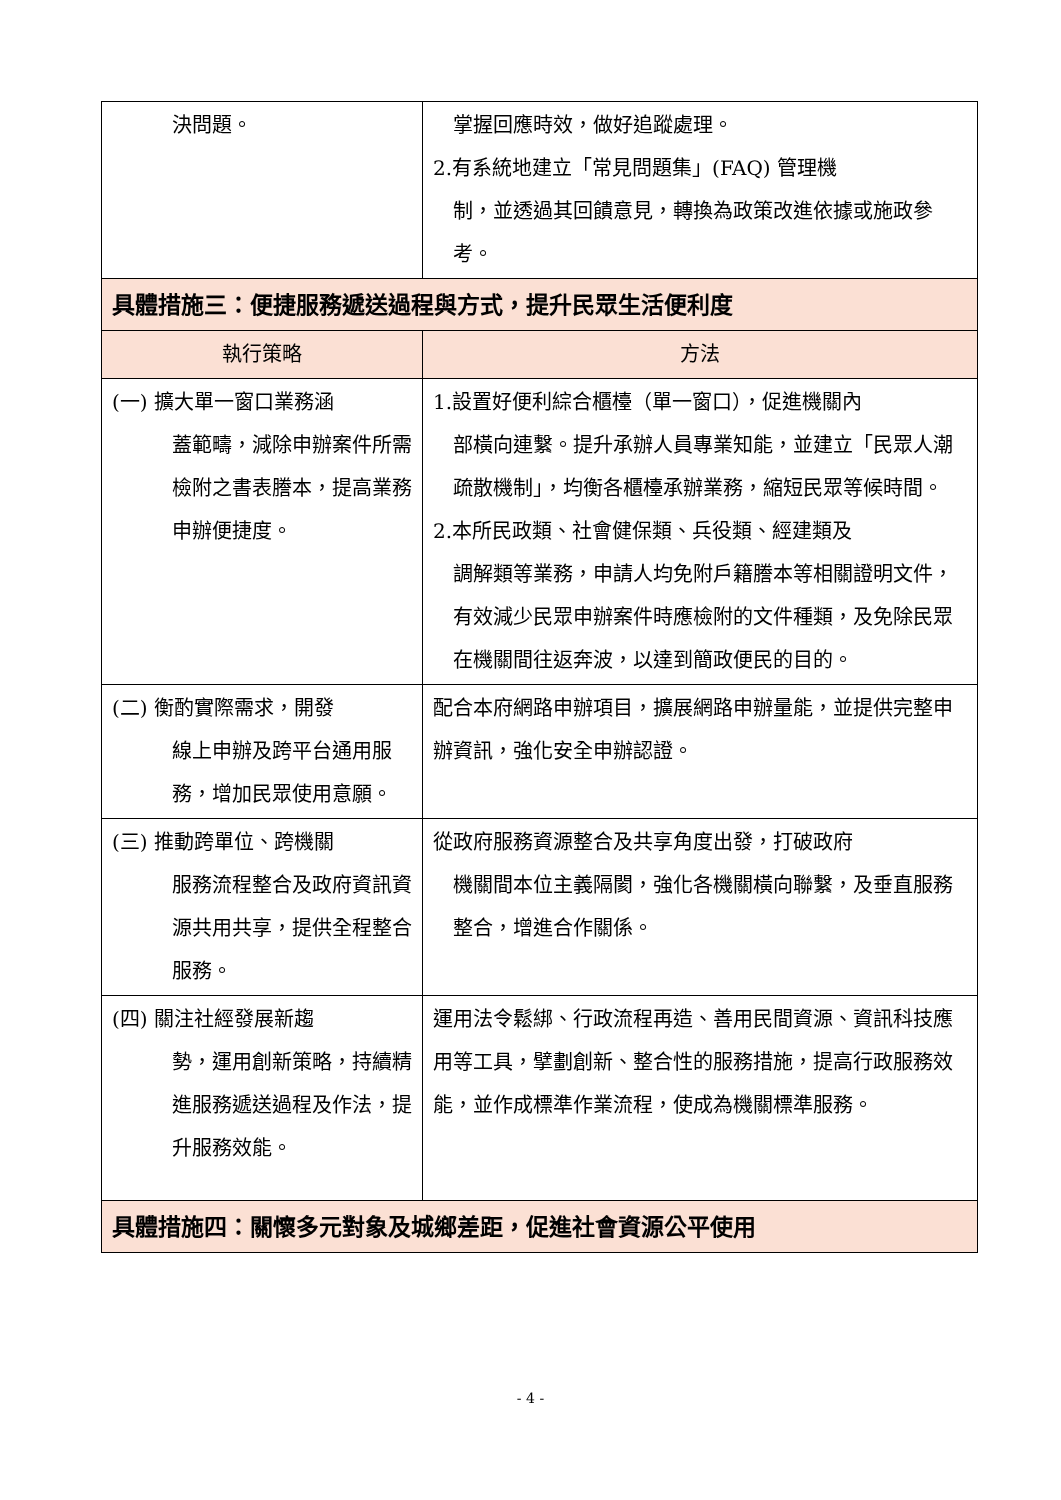| 決問題。 | 掌握回應時效，做好追蹤處理。 2.有系統地建立「常見問題集」(FAQ) 管理機 制，並透過其回饋意見，轉換為政策改進依據或施政參考。 |
| 具體措施三：便捷服務遞送過程與方式，提升民眾生活便利度 | |
| 執行策略 | 方法 |
| (一) 擴大單一窗口業務涵 蓋範疇，減除申辦案件所需檢附之書表謄本，提高業務申辦便捷度。 | 1.設置好便利綜合櫃檯（單一窗口），促進機關內 部橫向連繫。提升承辦人員專業知能，並建立「民眾人潮疏散機制」，均衡各櫃檯承辦業務，縮短民眾等候時間。 2.本所民政類、社會健保類、兵役類、經建類及 調解類等業務，申請人均免附戶籍謄本等相關證明文件，有效減少民眾申辦案件時應檢附的文件種類，及免除民眾在機關間往返奔波，以達到簡政便民的目的。 |
| (二) 衡酌實際需求，開發 線上申辦及跨平台通用服務，增加民眾使用意願。 | 配合本府網路申辦項目，擴展網路申辦量能，並提供完整申辦資訊，強化安全申辦認證。 |
| (三) 推動跨單位、跨機關 服務流程整合及政府資訊資源共用共享，提供全程整合服務。 | 從政府服務資源整合及共享角度出發，打破政府 機關間本位主義隔閡，強化各機關橫向聯繫，及垂直服務整合，增進合作關係。 |
| (四) 關注社經發展新趨 勢，運用創新策略，持續精進服務遞送過程及作法，提升服務效能。 | 運用法令鬆綁、行政流程再造、善用民間資源、資訊科技應用等工具，擘劃創新、整合性的服務措施，提高行政服務效能，並作成標準作業流程，使成為機關標準服務。 |
| 具體措施四：關懷多元對象及城鄉差距，促進社會資源公平使用 | |
- 4 -